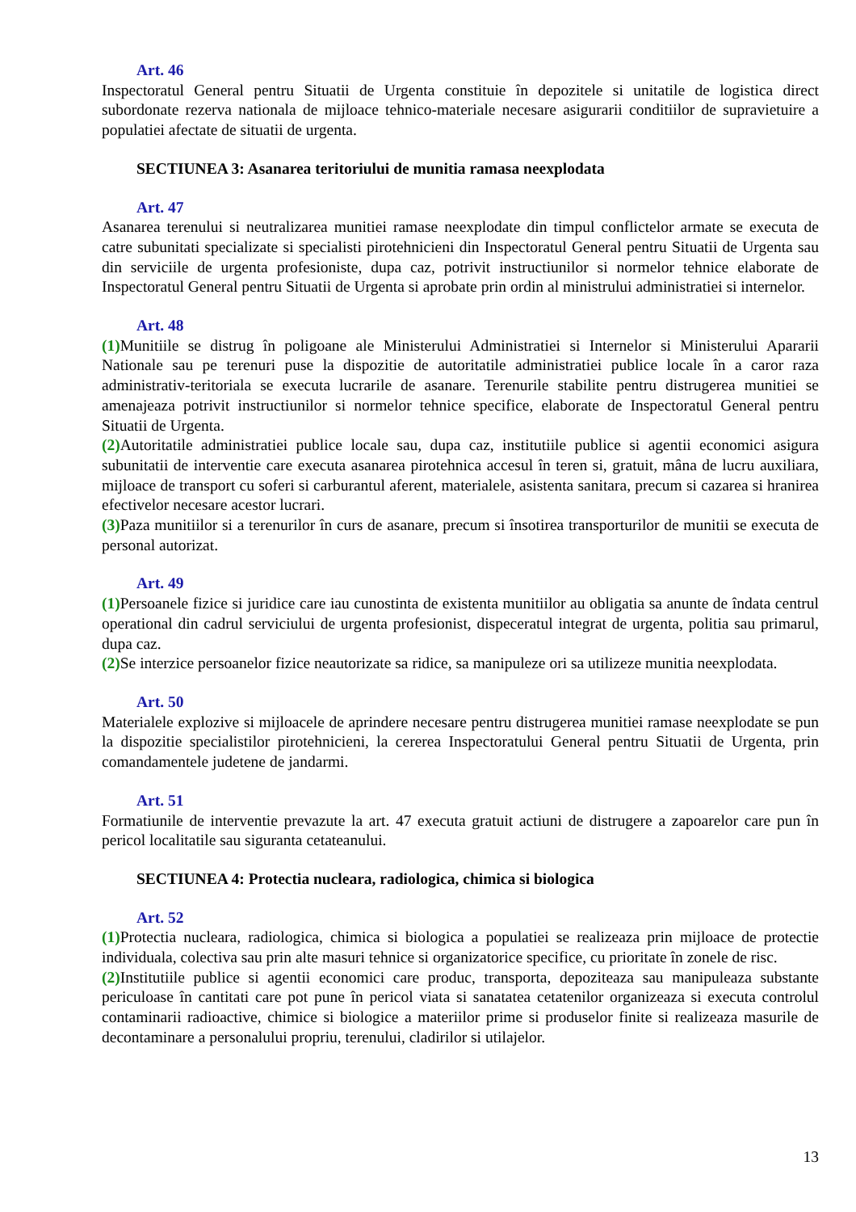Art. 46
Inspectoratul General pentru Situatii de Urgenta constituie în depozitele si unitatile de logistica direct subordonate rezerva nationala de mijloace tehnico-materiale necesare asigurarii conditiilor de supravietuire a populatiei afectate de situatii de urgenta.
SECTIUNEA 3: Asanarea teritoriului de munitia ramasa neexplodata
Art. 47
Asanarea terenului si neutralizarea munitiei ramase neexplodate din timpul conflictelor armate se executa de catre subunitati specializate si specialisti pirotehnicieni din Inspectoratul General pentru Situatii de Urgenta sau din serviciile de urgenta profesioniste, dupa caz, potrivit instructiunilor si normelor tehnice elaborate de Inspectoratul General pentru Situatii de Urgenta si aprobate prin ordin al ministrului administratiei si internelor.
Art. 48
(1) Munitiile se distrug în poligoane ale Ministerului Administratiei si Internelor si Ministerului Apararii Nationale sau pe terenuri puse la dispozitie de autoritatile administratiei publice locale în a caror raza administrativ-teritoriala se executa lucrarile de asanare. Terenurile stabilite pentru distrugerea munitiei se amenajeaza potrivit instructiunilor si normelor tehnice specifice, elaborate de Inspectoratul General pentru Situatii de Urgenta.
(2) Autoritatile administratiei publice locale sau, dupa caz, institutiile publice si agentii economici asigura subunitatii de interventie care executa asanarea pirotehnica accesul în teren si, gratuit, mâna de lucru auxiliara, mijloace de transport cu soferi si carburantul aferent, materialele, asistenta sanitara, precum si cazarea si hranirea efectivelor necesare acestor lucrari.
(3) Paza munitiilor si a terenurilor în curs de asanare, precum si însotirea transporturilor de munitii se executa de personal autorizat.
Art. 49
(1) Persoanele fizice si juridice care iau cunostinta de existenta munitiilor au obligatia sa anunte de îndata centrul operational din cadrul serviciului de urgenta profesionist, dispeceratul integrat de urgenta, politia sau primarul, dupa caz.
(2) Se interzice persoanelor fizice neautorizate sa ridice, sa manipuleze ori sa utilizeze munitia neexplodata.
Art. 50
Materialele explozive si mijloacele de aprindere necesare pentru distrugerea munitiei ramase neexplodate se pun la dispozitie specialistilor pirotehnicieni, la cererea Inspectoratului General pentru Situatii de Urgenta, prin comandamentele judetene de jandarmi.
Art. 51
Formatiunile de interventie prevazute la art. 47 executa gratuit actiuni de distrugere a zapoarelor care pun în pericol localitatile sau siguranta cetateanului.
SECTIUNEA 4: Protectia nucleara, radiologica, chimica si biologica
Art. 52
(1) Protectia nucleara, radiologica, chimica si biologica a populatiei se realizeaza prin mijloace de protectie individuala, colectiva sau prin alte masuri tehnice si organizatorice specifice, cu prioritate în zonele de risc.
(2) Institutiile publice si agentii economici care produc, transporta, depoziteaza sau manipuleaza substante periculoase în cantitati care pot pune în pericol viata si sanatatea cetatenilor organizeaza si executa controlul contaminarii radioactive, chimice si biologice a materiilor prime si produselor finite si realizeaza masurile de decontaminare a personalului propriu, terenului, cladirilor si utilajelor.
13